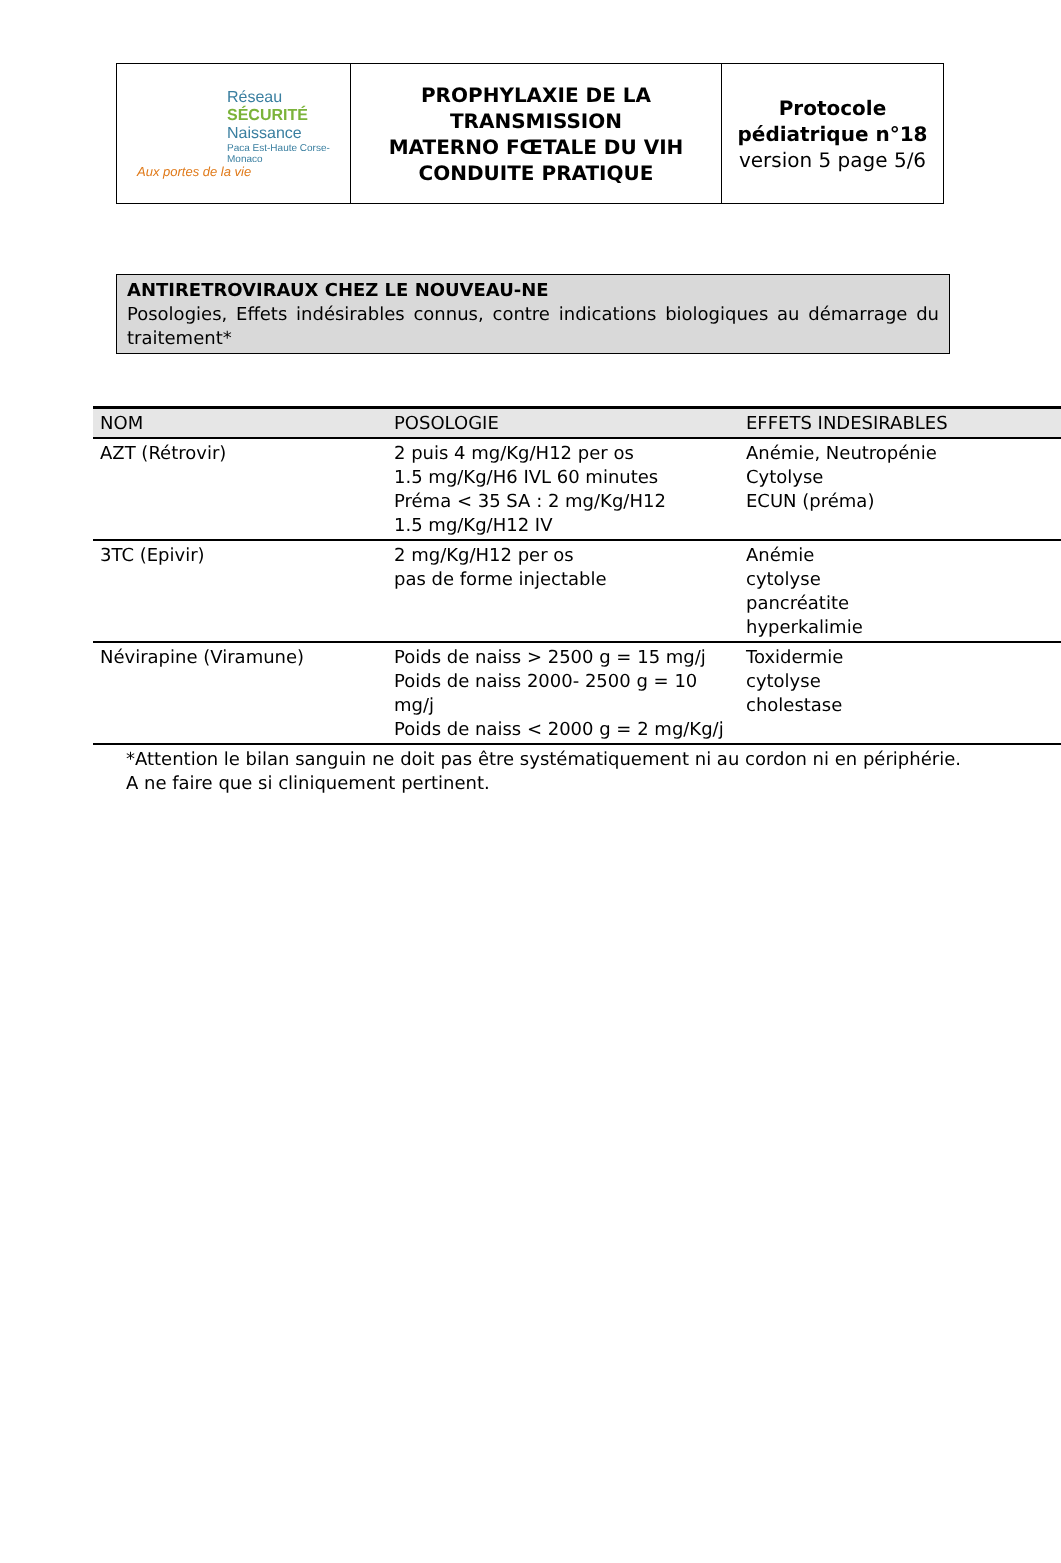| Réseau SÉCURITÉ Naissance Paca Est-Haute Corse-Monaco Aux portes de la vie | PROPHYLAXIE DE LA TRANSMISSION MATERNO FŒTALE DU VIH CONDUITE PRATIQUE | Protocole pédiatrique n°18 version 5 page 5/6 |
ANTIRETROVIRAUX CHEZ LE NOUVEAU-NE
Posologies, Effets indésirables connus, contre indications biologiques au démarrage du traitement*
| NOM | POSOLOGIE | EFFETS INDESIRABLES |
| --- | --- | --- |
| AZT (Rétrovir) | 2 puis 4 mg/Kg/H12 per os 1.5 mg/Kg/H6 IVL 60 minutes Préma < 35 SA : 2 mg/Kg/H12 1.5 mg/Kg/H12 IV | Anémie, Neutropénie Cytolyse ECUN (préma) |
| 3TC (Epivir) | 2 mg/Kg/H12 per os pas de forme injectable | Anémie cytolyse pancréatite hyperkalimie |
| Névirapine (Viramune) | Poids de naiss > 2500 g = 15 mg/j Poids de naiss 2000- 2500 g = 10 mg/j Poids de naiss < 2000 g = 2 mg/Kg/j | Toxidermie cytolyse cholestase |
*Attention le bilan sanguin ne doit pas être systématiquement ni au cordon ni en périphérie.
A ne faire que si cliniquement pertinent.